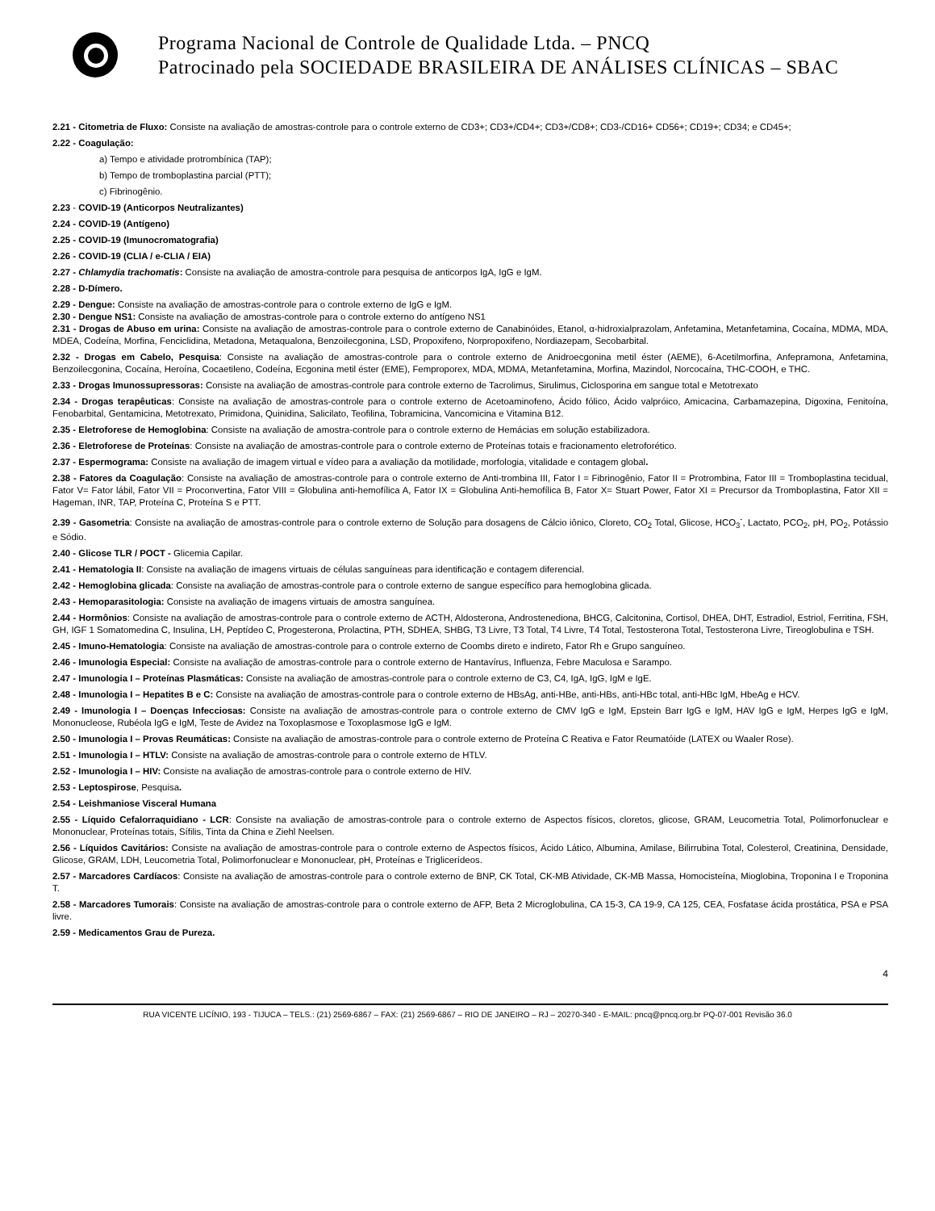Programa Nacional de Controle de Qualidade Ltda. – PNCQ
Patrocinado pela SOCIEDADE BRASILEIRA DE ANÁLISES CLÍNICAS – SBAC
2.21 - Citometria de Fluxo: Consiste na avaliação de amostras-controle para o controle externo de CD3+; CD3+/CD4+; CD3+/CD8+; CD3-/CD16+ CD56+; CD19+; CD34; e CD45+;
2.22 - Coagulação:
a) Tempo e atividade protrombínica (TAP);
b) Tempo de tromboplastina parcial (PTT);
c) Fibrinogênio.
2.23 - COVID-19 (Anticorpos Neutralizantes)
2.24 - COVID-19 (Antígeno)
2.25 - COVID-19 (Imunocromatografia)
2.26 - COVID-19 (CLIA / e-CLIA / EIA)
2.27 - Chlamydia trachomatis: Consiste na avaliação de amostra-controle para pesquisa de anticorpos IgA, IgG e IgM.
2.28 - D-Dímero.
2.29 - Dengue: Consiste na avaliação de amostras-controle para o controle externo de IgG e IgM.
2.30 - Dengue NS1: Consiste na avaliação de amostras-controle para o controle externo do antígeno NS1
2.31 - Drogas de Abuso em urina: Consiste na avaliação de amostras-controle para o controle externo de Canabinóides, Etanol, α-hidroxialprazolam, Anfetamina, Metanfetamina, Cocaína, MDMA, MDA, MDEA, Codeína, Morfina, Fenciclidina, Metadona, Metaqualona, Benzoilecgonina, LSD, Propoxifeno, Norpropoxifeno, Nordiazepam, Secobarbital.
2.32 - Drogas em Cabelo, Pesquisa: Consiste na avaliação de amostras-controle para o controle externo de Anidroecgonina metil éster (AEME), 6-Acetilmorfina, Anfepramona, Anfetamina, Benzoilecgonina, Cocaína, Heroína, Cocaetileno, Codeína, Ecgonina metil éster (EME), Femproporex, MDA, MDMA, Metanfetamina, Morfina, Mazindol, Norcocaína, THC-COOH, e THC.
2.33 - Drogas Imunossupressoras: Consiste na avaliação de amostras-controle para controle externo de Tacrolimus, Sirulimus, Ciclosporina em sangue total e Metotrexato
2.34 - Drogas terapêuticas: Consiste na avaliação de amostras-controle para o controle externo de Acetoaminofeno, Ácido fólico, Ácido valpróico, Amicacina, Carbamazepina, Digoxina, Fenitoína, Fenobarbital, Gentamicina, Metotrexato, Primidona, Quinidina, Salicilato, Teofilina, Tobramicina, Vancomicina e Vitamina B12.
2.35 - Eletroforese de Hemoglobina: Consiste na avaliação de amostra-controle para o controle externo de Hemácias em solução estabilizadora.
2.36 - Eletroforese de Proteínas: Consiste na avaliação de amostras-controle para o controle externo de Proteínas totais e fracionamento eletroforético.
2.37 - Espermograma: Consiste na avaliação de imagem virtual e vídeo para a avaliação da motilidade, morfologia, vitalidade e contagem global.
2.38 - Fatores da Coagulação: Consiste na avaliação de amostras-controle para o controle externo de Anti-trombina III, Fator I = Fibrinogênio, Fator II = Protrombina, Fator III = Tromboplastina tecidual, Fator V= Fator lábil, Fator VII = Proconvertina, Fator VIII = Globulina anti-hemofílica A, Fator IX = Globulina Anti-hemofílica B, Fator X= Stuart Power, Fator XI = Precursor da Tromboplastina, Fator XII = Hageman, INR, TAP, Proteína C, Proteína S e PTT.
2.39 - Gasometria: Consiste na avaliação de amostras-controle para o controle externo de Solução para dosagens de Cálcio iônico, Cloreto, CO<sub>2</sub> Total, Glicose, HCO<sub>3</sub><sup>-</sup>, Lactato, PCO<sub>2</sub>, pH, PO<sub>2</sub>, Potássio e Sódio.
2.40 - Glicose TLR / POCT - Glicemia Capilar.
2.41 - Hematologia II: Consiste na avaliação de imagens virtuais de células sanguíneas para identificação e contagem diferencial.
2.42 - Hemoglobina glicada: Consiste na avaliação de amostras-controle para o controle externo de sangue específico para hemoglobina glicada.
2.43 - Hemoparasitologia: Consiste na avaliação de imagens virtuais de amostra sanguínea.
2.44 - Hormônios: Consiste na avaliação de amostras-controle para o controle externo de ACTH, Aldosterona, Androstenediona, BHCG, Calcitonina, Cortisol, DHEA, DHT, Estradiol, Estriol, Ferritina, FSH, GH, IGF 1 Somatomedina C, Insulina, LH, Peptídeo C, Progesterona, Prolactina, PTH, SDHEA, SHBG, T3 Livre, T3 Total, T4 Livre, T4 Total, Testosterona Total, Testosterona Livre, Tireoglobulina e TSH.
2.45 - Imuno-Hematologia: Consiste na avaliação de amostras-controle para o controle externo de Coombs direto e indireto, Fator Rh e Grupo sanguíneo.
2.46 - Imunologia Especial: Consiste na avaliação de amostras-controle para o controle externo de Hantavírus, Influenza, Febre Maculosa e Sarampo.
2.47 - Imunologia I – Proteínas Plasmáticas: Consiste na avaliação de amostras-controle para o controle externo de C3, C4, IgA, IgG, IgM e IgE.
2.48 - Imunologia I – Hepatites B e C: Consiste na avaliação de amostras-controle para o controle externo de HBsAg, anti-HBe, anti-HBs, anti-HBc total, anti-HBc IgM, HbeAg e HCV.
2.49 - Imunologia I – Doenças Infecciosas: Consiste na avaliação de amostras-controle para o controle externo de CMV IgG e IgM, Epstein Barr IgG e IgM, HAV IgG e IgM, Herpes IgG e IgM, Mononucleose, Rubéola IgG e IgM, Teste de Avidez na Toxoplasmose e Toxoplasmose IgG e IgM.
2.50 - Imunologia I – Provas Reumáticas: Consiste na avaliação de amostras-controle para o controle externo de Proteína C Reativa e Fator Reumatóide (LATEX ou Waaler Rose).
2.51 - Imunologia I – HTLV: Consiste na avaliação de amostras-controle para o controle externo de HTLV.
2.52 - Imunologia I – HIV: Consiste na avaliação de amostras-controle para o controle externo de HIV.
2.53 - Leptospirose, Pesquisa.
2.54 - Leishmaniose Visceral Humana
2.55 - Líquido Cefalorraquidiano - LCR: Consiste na avaliação de amostras-controle para o controle externo de Aspectos físicos, cloretos, glicose, GRAM, Leucometria Total, Polimorfonuclear e Mononuclear, Proteínas totais, Sífilis, Tinta da China e Ziehl Neelsen.
2.56 - Líquidos Cavitários: Consiste na avaliação de amostras-controle para o controle externo de Aspectos físicos, Ácido Lático, Albumina, Amilase, Bilirrubina Total, Colesterol, Creatinina, Densidade, Glicose, GRAM, LDH, Leucometria Total, Polimorfonuclear e Mononuclear, pH, Proteínas e Triglicerídeos.
2.57 - Marcadores Cardíacos: Consiste na avaliação de amostras-controle para o controle externo de BNP, CK Total, CK-MB Atividade, CK-MB Massa, Homocisteína, Mioglobina, Troponina I e Troponina T.
2.58 - Marcadores Tumorais: Consiste na avaliação de amostras-controle para o controle externo de AFP, Beta 2 Microglobulina, CA 15-3, CA 19-9, CA 125, CEA, Fosfatase ácida prostática, PSA e PSA livre.
2.59 - Medicamentos Grau de Pureza.
4
RUA VICENTE LICÍNIO, 193 - TIJUCA – TELS.: (21) 2569-6867 – FAX: (21) 2569-6867 – RIO DE JANEIRO – RJ – 20270-340 - E-MAIL: pncq@pncq.org.br PQ-07-001 Revisão 36.0